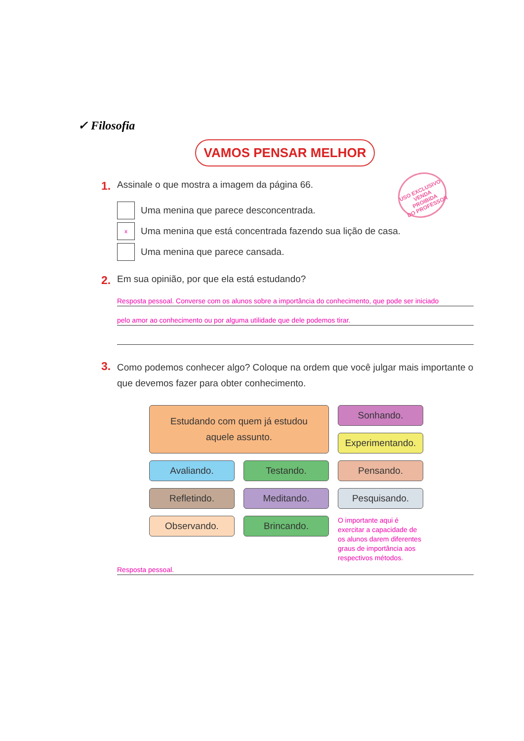✓ Filosofia
VAMOS PENSAR MELHOR
USO EXCLUSIVO
VENDA PROIBIDA
DO PROFESSOR
1. Assinale o que mostra a imagem da página 66.
Uma menina que parece desconcentrada.
x
Uma menina que está concentrada fazendo sua lição de casa.
Uma menina que parece cansada.
2. Em sua opinião, por que ela está estudando?
Resposta pessoal. Converse com os alunos sobre a importância do conhecimento, que pode ser iniciado
pelo amor ao conhecimento ou por alguma utilidade que dele podemos tirar.
3. Como podemos conhecer algo? Coloque na ordem que você julgar mais importante o que devemos fazer para obter conhecimento.
Estudando com quem já estudou
aquele assunto.
Sonhando.
Experimentando.
Avaliando.
Testando.
Pensando.
Refletindo.
Meditando.
Pesquisando.
Observando.
Brincando.
O importante aqui é exercitar a capacidade de os alunos darem diferentes graus de importância aos respectivos métodos.
Resposta pessoal.